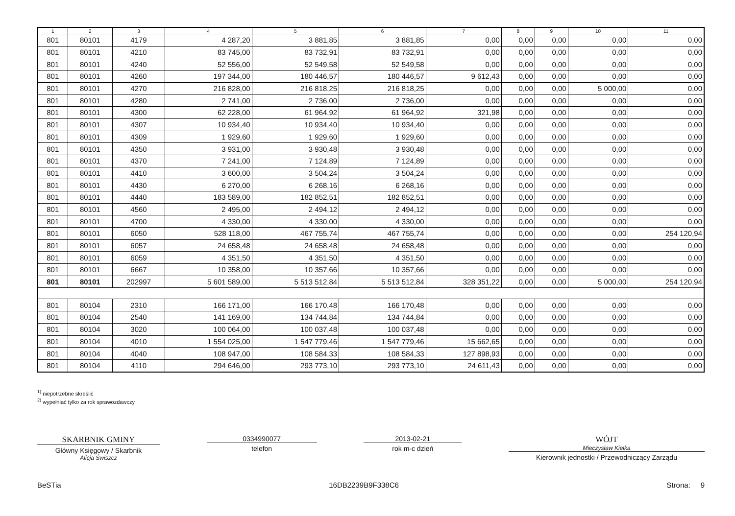| 1 | 2 | 3 | 4 | 5 | 6 | 7 | 8 | 9 | 10 | 11 |
| --- | --- | --- | --- | --- | --- | --- | --- | --- | --- | --- |
| 801 | 80101 | 4179 | 4 287,20 | 3 881,85 | 3 881,85 | 0,00 | 0,00 | 0,00 | 0,00 | 0,00 |
| 801 | 80101 | 4210 | 83 745,00 | 83 732,91 | 83 732,91 | 0,00 | 0,00 | 0,00 | 0,00 | 0,00 |
| 801 | 80101 | 4240 | 52 556,00 | 52 549,58 | 52 549,58 | 0,00 | 0,00 | 0,00 | 0,00 | 0,00 |
| 801 | 80101 | 4260 | 197 344,00 | 180 446,57 | 180 446,57 | 9 612,43 | 0,00 | 0,00 | 0,00 | 0,00 |
| 801 | 80101 | 4270 | 216 828,00 | 216 818,25 | 216 818,25 | 0,00 | 0,00 | 0,00 | 5 000,00 | 0,00 |
| 801 | 80101 | 4280 | 2 741,00 | 2 736,00 | 2 736,00 | 0,00 | 0,00 | 0,00 | 0,00 | 0,00 |
| 801 | 80101 | 4300 | 62 228,00 | 61 964,92 | 61 964,92 | 321,98 | 0,00 | 0,00 | 0,00 | 0,00 |
| 801 | 80101 | 4307 | 10 934,40 | 10 934,40 | 10 934,40 | 0,00 | 0,00 | 0,00 | 0,00 | 0,00 |
| 801 | 80101 | 4309 | 1 929,60 | 1 929,60 | 1 929,60 | 0,00 | 0,00 | 0,00 | 0,00 | 0,00 |
| 801 | 80101 | 4350 | 3 931,00 | 3 930,48 | 3 930,48 | 0,00 | 0,00 | 0,00 | 0,00 | 0,00 |
| 801 | 80101 | 4370 | 7 241,00 | 7 124,89 | 7 124,89 | 0,00 | 0,00 | 0,00 | 0,00 | 0,00 |
| 801 | 80101 | 4410 | 3 600,00 | 3 504,24 | 3 504,24 | 0,00 | 0,00 | 0,00 | 0,00 | 0,00 |
| 801 | 80101 | 4430 | 6 270,00 | 6 268,16 | 6 268,16 | 0,00 | 0,00 | 0,00 | 0,00 | 0,00 |
| 801 | 80101 | 4440 | 183 589,00 | 182 852,51 | 182 852,51 | 0,00 | 0,00 | 0,00 | 0,00 | 0,00 |
| 801 | 80101 | 4560 | 2 495,00 | 2 494,12 | 2 494,12 | 0,00 | 0,00 | 0,00 | 0,00 | 0,00 |
| 801 | 80101 | 4700 | 4 330,00 | 4 330,00 | 4 330,00 | 0,00 | 0,00 | 0,00 | 0,00 | 0,00 |
| 801 | 80101 | 6050 | 528 118,00 | 467 755,74 | 467 755,74 | 0,00 | 0,00 | 0,00 | 0,00 | 254 120,94 |
| 801 | 80101 | 6057 | 24 658,48 | 24 658,48 | 24 658,48 | 0,00 | 0,00 | 0,00 | 0,00 | 0,00 |
| 801 | 80101 | 6059 | 4 351,50 | 4 351,50 | 4 351,50 | 0,00 | 0,00 | 0,00 | 0,00 | 0,00 |
| 801 | 80101 | 6667 | 10 358,00 | 10 357,66 | 10 357,66 | 0,00 | 0,00 | 0,00 | 0,00 | 0,00 |
| 801 | 80101 | 202997 | 5 601 589,00 | 5 513 512,84 | 5 513 512,84 | 328 351,22 | 0,00 | 0,00 | 5 000,00 | 254 120,94 |
| 801 | 80104 | 2310 | 166 171,00 | 166 170,48 | 166 170,48 | 0,00 | 0,00 | 0,00 | 0,00 | 0,00 |
| 801 | 80104 | 2540 | 141 169,00 | 134 744,84 | 134 744,84 | 0,00 | 0,00 | 0,00 | 0,00 | 0,00 |
| 801 | 80104 | 3020 | 100 064,00 | 100 037,48 | 100 037,48 | 0,00 | 0,00 | 0,00 | 0,00 | 0,00 |
| 801 | 80104 | 4010 | 1 554 025,00 | 1 547 779,46 | 1 547 779,46 | 15 662,65 | 0,00 | 0,00 | 0,00 | 0,00 |
| 801 | 80104 | 4040 | 108 947,00 | 108 584,33 | 108 584,33 | 127 898,93 | 0,00 | 0,00 | 0,00 | 0,00 |
| 801 | 80104 | 4110 | 294 646,00 | 293 773,10 | 293 773,10 | 24 611,43 | 0,00 | 0,00 | 0,00 | 0,00 |
<sup>1)</sup> niepotrzebne skreślić
<sup>2)</sup> wypełniać tylko za rok sprawozdawczy
SKARBNIK GMINY
Główny Księgowy / Skarbnik
Alicja Świszcz
0334990077
telefon
2013-02-21
rok m-c dzień
WÓJT
Mieczysław Kiełka
Kierownik jednostki / Przewodniczący Zarządu
BeSTia 16DB2239B9F338C6 Strona: 9